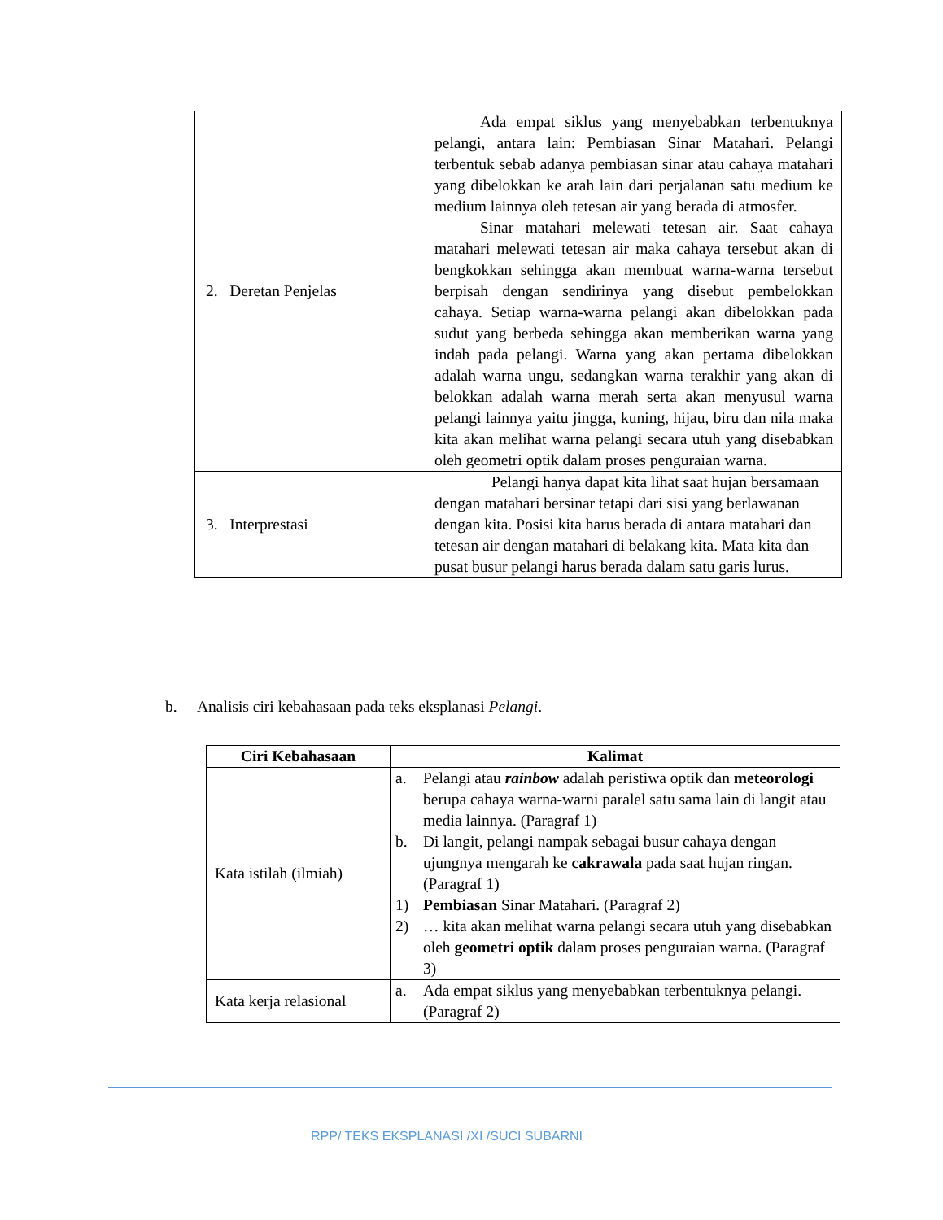| 2. Deretan Penjelas | Ada empat siklus yang menyebabkan terbentuknya pelangi, antara lain: Pembiasan Sinar Matahari. Pelangi terbentuk sebab adanya pembiasan sinar atau cahaya matahari yang dibelokkan ke arah lain dari perjalanan satu medium ke medium lainnya oleh tetesan air yang berada di atmosfer. Sinar matahari melewati tetesan air. Saat cahaya matahari melewati tetesan air maka cahaya tersebut akan di bengkokkan sehingga akan membuat warna-warna tersebut berpisah dengan sendirinya yang disebut pembelokkan cahaya. Setiap warna-warna pelangi akan dibelokkan pada sudut yang berbeda sehingga akan memberikan warna yang indah pada pelangi. Warna yang akan pertama dibelokkan adalah warna ungu, sedangkan warna terakhir yang akan di belokkan adalah warna merah serta akan menyusul warna pelangi lainnya yaitu jingga, kuning, hijau, biru dan nila maka kita akan melihat warna pelangi secara utuh yang disebabkan oleh geometri optik dalam proses penguraian warna. |
| 3. Interprestasi | Pelangi hanya dapat kita lihat saat hujan bersamaan dengan matahari bersinar tetapi dari sisi yang berlawanan dengan kita. Posisi kita harus berada di antara matahari dan tetesan air dengan matahari di belakang kita. Mata kita dan pusat busur pelangi harus berada dalam satu garis lurus. |
b. Analisis ciri kebahasaan pada teks eksplanasi Pelangi.
| Ciri Kebahasaan | Kalimat |
| --- | --- |
| Kata istilah (ilmiah) | a. Pelangi atau rainbow adalah peristiwa optik dan meteorologi berupa cahaya warna-warni paralel satu sama lain di langit atau media lainnya. (Paragraf 1) b. Di langit, pelangi nampak sebagai busur cahaya dengan ujungnya mengarah ke cakrawala pada saat hujan ringan. (Paragraf 1) 1) Pembiasan Sinar Matahari. (Paragraf 2) 2) … kita akan melihat warna pelangi secara utuh yang disebabkan oleh geometri optik dalam proses penguraian warna. (Paragraf 3) |
| Kata kerja relasional | a. Ada empat siklus yang menyebabkan terbentuknya pelangi. (Paragraf 2) |
RPP/ TEKS EKSPLANASI /XI /SUCI SUBARNI